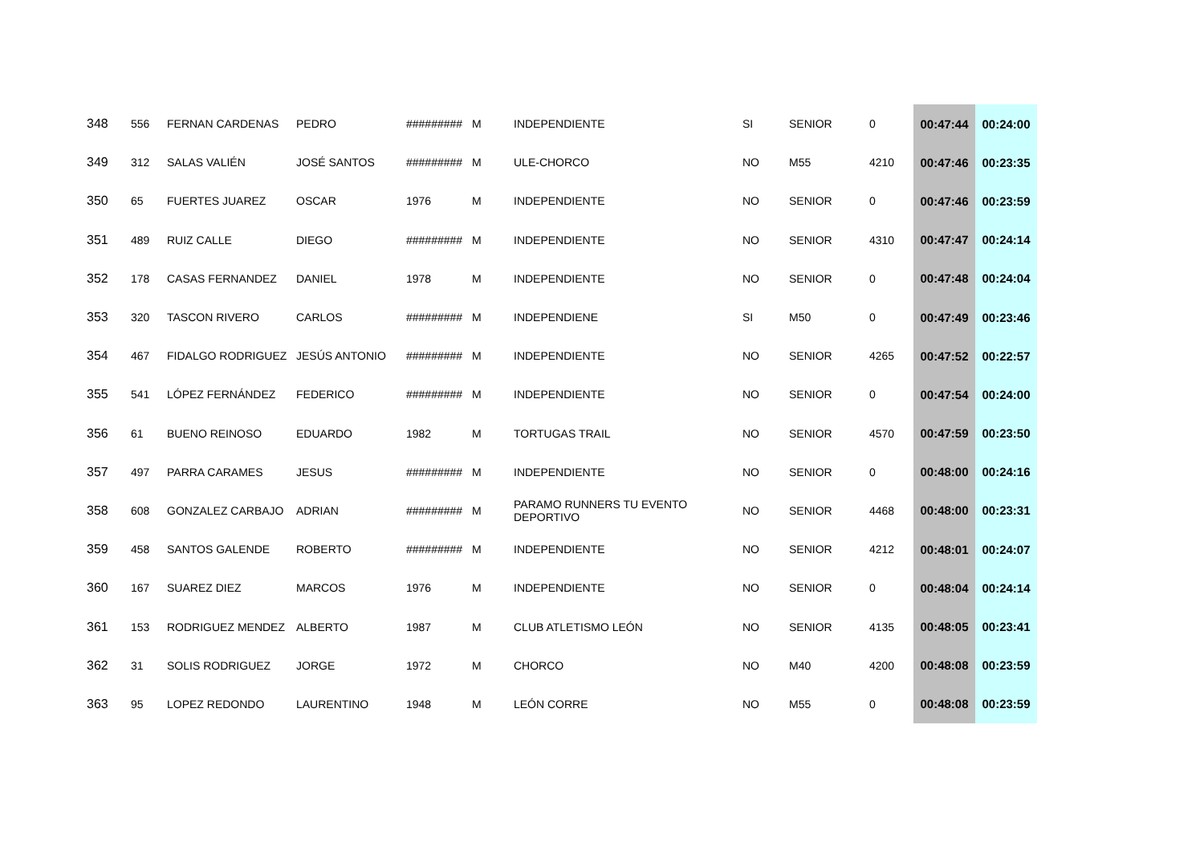| 348 | 556 | FERNAN CARDENAS | PEDRO | ######### | M | INDEPENDIENTE | SI | SENIOR | 0 | 00:47:44 | 00:24:00 |
| 349 | 312 | SALAS VALIÉN | JOSÉ SANTOS | ######### | M | ULE-CHORCO | NO | M55 | 4210 | 00:47:46 | 00:23:35 |
| 350 | 65 | FUERTES JUAREZ | OSCAR | 1976 | M | INDEPENDIENTE | NO | SENIOR | 0 | 00:47:46 | 00:23:59 |
| 351 | 489 | RUIZ CALLE | DIEGO | ######### | M | INDEPENDIENTE | NO | SENIOR | 4310 | 00:47:47 | 00:24:14 |
| 352 | 178 | CASAS FERNANDEZ | DANIEL | 1978 | M | INDEPENDIENTE | NO | SENIOR | 0 | 00:47:48 | 00:24:04 |
| 353 | 320 | TASCON RIVERO | CARLOS | ######### | M | INDEPENDIENE | SI | M50 | 0 | 00:47:49 | 00:23:46 |
| 354 | 467 | FIDALGO RODRIGUEZ | JESÚS ANTONIO | ######### | M | INDEPENDIENTE | NO | SENIOR | 4265 | 00:47:52 | 00:22:57 |
| 355 | 541 | LÓPEZ FERNÁNDEZ | FEDERICO | ######### | M | INDEPENDIENTE | NO | SENIOR | 0 | 00:47:54 | 00:24:00 |
| 356 | 61 | BUENO REINOSO | EDUARDO | 1982 | M | TORTUGAS TRAIL | NO | SENIOR | 4570 | 00:47:59 | 00:23:50 |
| 357 | 497 | PARRA CARAMES | JESUS | ######### | M | INDEPENDIENTE | NO | SENIOR | 0 | 00:48:00 | 00:24:16 |
| 358 | 608 | GONZALEZ CARBAJO | ADRIAN | ######### | M | PARAMO RUNNERS TU EVENTO DEPORTIVO | NO | SENIOR | 4468 | 00:48:00 | 00:23:31 |
| 359 | 458 | SANTOS GALENDE | ROBERTO | ######### | M | INDEPENDIENTE | NO | SENIOR | 4212 | 00:48:01 | 00:24:07 |
| 360 | 167 | SUAREZ DIEZ | MARCOS | 1976 | M | INDEPENDIENTE | NO | SENIOR | 0 | 00:48:04 | 00:24:14 |
| 361 | 153 | RODRIGUEZ MENDEZ | ALBERTO | 1987 | M | CLUB ATLETISMO LEÓN | NO | SENIOR | 4135 | 00:48:05 | 00:23:41 |
| 362 | 31 | SOLIS RODRIGUEZ | JORGE | 1972 | M | CHORCO | NO | M40 | 4200 | 00:48:08 | 00:23:59 |
| 363 | 95 | LOPEZ REDONDO | LAURENTINO | 1948 | M | LEÓN CORRE | NO | M55 | 0 | 00:48:08 | 00:23:59 |